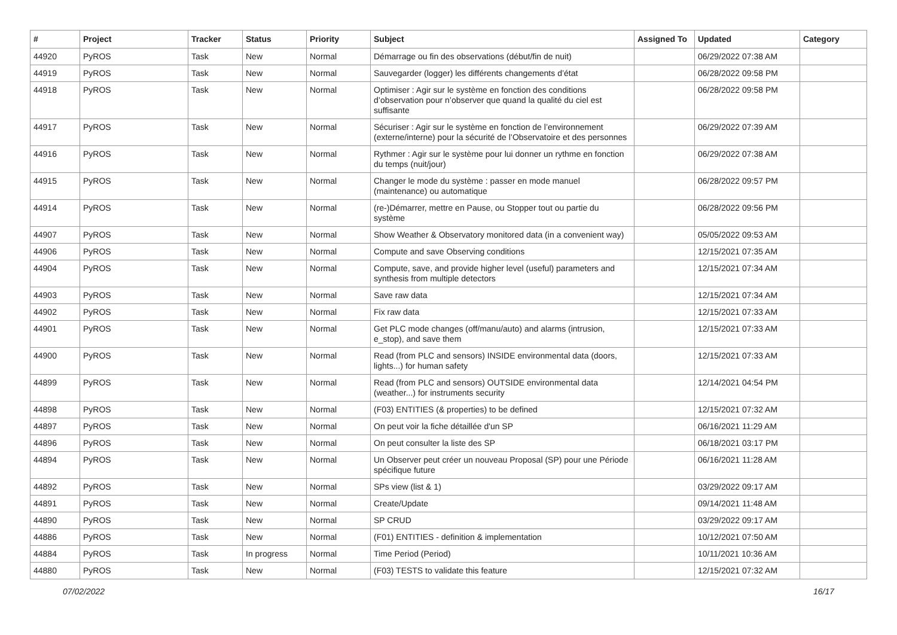| # | Project | Tracker | Status | Priority | Subject | Assigned To | Updated | Category |
| --- | --- | --- | --- | --- | --- | --- | --- | --- |
| 44920 | PyROS | Task | New | Normal | Démarrage ou fin des observations (début/fin de nuit) | | 06/29/2022 07:38 AM | |
| 44919 | PyROS | Task | New | Normal | Sauvegarder (logger) les différents changements d’état | | 06/28/2022 09:58 PM | |
| 44918 | PyROS | Task | New | Normal | Optimiser : Agir sur le système en fonction des conditions d’observation pour n’observer que quand la qualité du ciel est suffisante | | 06/28/2022 09:58 PM | |
| 44917 | PyROS | Task | New | Normal | Sécuriser : Agir sur le système en fonction de l’environnement (externe/interne) pour la sécurité de l’Observatoire et des personnes | | 06/29/2022 07:39 AM | |
| 44916 | PyROS | Task | New | Normal | Rythmer : Agir sur le système pour lui donner un rythme en fonction du temps (nuit/jour) | | 06/29/2022 07:38 AM | |
| 44915 | PyROS | Task | New | Normal | Changer le mode du système : passer en mode manuel (maintenance) ou automatique | | 06/28/2022 09:57 PM | |
| 44914 | PyROS | Task | New | Normal | (re-)Démarrer, mettre en Pause, ou Stopper tout ou partie du système | | 06/28/2022 09:56 PM | |
| 44907 | PyROS | Task | New | Normal | Show Weather & Observatory monitored data (in a convenient way) | | 05/05/2022 09:53 AM | |
| 44906 | PyROS | Task | New | Normal | Compute and save Observing conditions | | 12/15/2021 07:35 AM | |
| 44904 | PyROS | Task | New | Normal | Compute, save, and provide higher level (useful) parameters and synthesis from multiple detectors | | 12/15/2021 07:34 AM | |
| 44903 | PyROS | Task | New | Normal | Save raw data | | 12/15/2021 07:34 AM | |
| 44902 | PyROS | Task | New | Normal | Fix raw data | | 12/15/2021 07:33 AM | |
| 44901 | PyROS | Task | New | Normal | Get PLC mode changes (off/manu/auto) and alarms (intrusion, e_stop), and save them | | 12/15/2021 07:33 AM | |
| 44900 | PyROS | Task | New | Normal | Read (from PLC and sensors) INSIDE environmental data (doors, lights...) for human safety | | 12/15/2021 07:33 AM | |
| 44899 | PyROS | Task | New | Normal | Read (from PLC and sensors) OUTSIDE environmental data (weather...) for instruments security | | 12/14/2021 04:54 PM | |
| 44898 | PyROS | Task | New | Normal | (F03) ENTITIES (& properties) to be defined | | 12/15/2021 07:32 AM | |
| 44897 | PyROS | Task | New | Normal | On peut voir la fiche détaillée d'un SP | | 06/16/2021 11:29 AM | |
| 44896 | PyROS | Task | New | Normal | On peut consulter la liste des SP | | 06/18/2021 03:17 PM | |
| 44894 | PyROS | Task | New | Normal | Un Observer peut créer un nouveau Proposal (SP) pour une Période spécifique future | | 06/16/2021 11:28 AM | |
| 44892 | PyROS | Task | New | Normal | SPs view (list & 1) | | 03/29/2022 09:17 AM | |
| 44891 | PyROS | Task | New | Normal | Create/Update | | 09/14/2021 11:48 AM | |
| 44890 | PyROS | Task | New | Normal | SP CRUD | | 03/29/2022 09:17 AM | |
| 44886 | PyROS | Task | New | Normal | (F01) ENTITIES - definition & implementation | | 10/12/2021 07:50 AM | |
| 44884 | PyROS | Task | In progress | Normal | Time Period (Period) | | 10/11/2021 10:36 AM | |
| 44880 | PyROS | Task | New | Normal | (F03) TESTS to validate this feature | | 12/15/2021 07:32 AM | |
07/02/2022 16/17